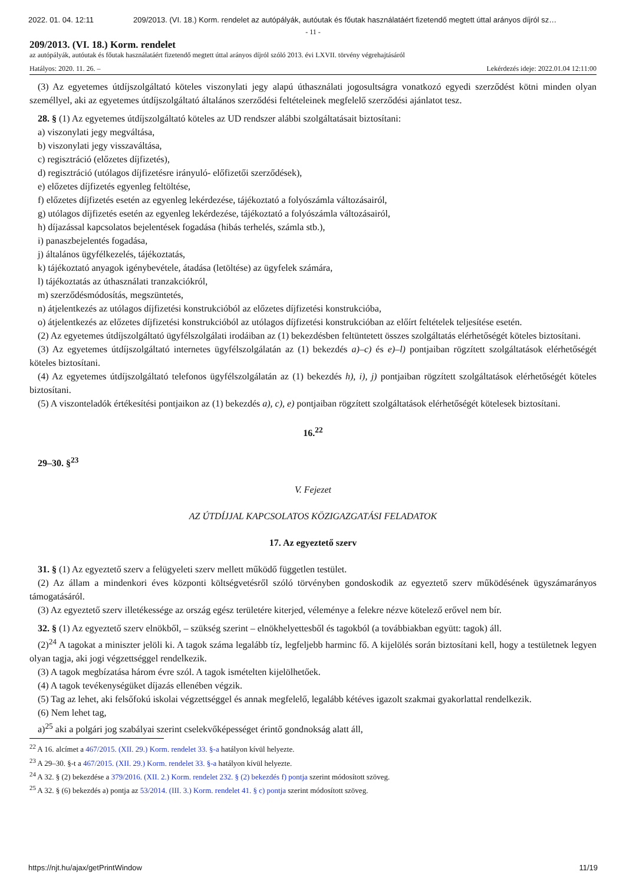2022. 01. 04. 12:11 209/2013. (VI. 18.) Korm. rendelet az autópályák, autóutak és főutak használatáért fizetendő megtett úttal arányos díjról sz…
- 11 -
209/2013. (VI. 18.) Korm. rendelet
az autópályák, autóutak és főutak használatáért fizetendő megtett úttal arányos díjról szóló 2013. évi LXVII. törvény végrehajtásáról
Hatályos: 2020. 11. 26. – Lekérdezés ideje: 2022.01.04 12:11:00
(3) Az egyetemes útdíjszolgáltató köteles viszonylati jegy alapú úthasználati jogosultságra vonatkozó egyedi szerződést kötni minden olyan személlyel, aki az egyetemes útdíjszolgáltató általános szerződési feltételeinek megfelelő szerződési ajánlatot tesz.
28. § (1) Az egyetemes útdíjszolgáltató köteles az UD rendszer alábbi szolgáltatásait biztosítani:
a) viszonylati jegy megváltása,
b) viszonylati jegy visszaváltása,
c) regisztráció (előzetes díjfizetés),
d) regisztráció (utólagos díjfizetésre irányuló- előfizetői szerződések),
e) előzetes díjfizetés egyenleg feltöltése,
f) előzetes díjfizetés esetén az egyenleg lekérdezése, tájékoztató a folyószámla változásairól,
g) utólagos díjfizetés esetén az egyenleg lekérdezése, tájékoztató a folyószámla változásairól,
h) díjazással kapcsolatos bejelentések fogadása (hibás terhelés, számla stb.),
i) panaszbejelentés fogadása,
j) általános ügyfélkezelés, tájékoztatás,
k) tájékoztató anyagok igénybevétele, átadása (letöltése) az ügyfelek számára,
l) tájékoztatás az úthasználati tranzakciókról,
m) szerződésmódosítás, megszüntetés,
n) átjelentkezés az utólagos díjfizetési konstrukcióból az előzetes díjfizetési konstrukcióba,
o) átjelentkezés az előzetes díjfizetési konstrukcióból az utólagos díjfizetési konstrukcióban az előírt feltételek teljesítése esetén.
(2) Az egyetemes útdíjszolgáltató ügyfélszolgálati irodáiban az (1) bekezdésben feltüntetett összes szolgáltatás elérhetőségét köteles biztosítani.
(3) Az egyetemes útdíjszolgáltató internetes ügyfélszolgálatán az (1) bekezdés a)–c) és e)–l) pontjaiban rögzített szolgáltatások elérhetőségét köteles biztosítani.
(4) Az egyetemes útdíjszolgáltató telefonos ügyfélszolgálatán az (1) bekezdés h), i), j) pontjaiban rögzített szolgáltatások elérhetőségét köteles biztosítani.
(5) A viszonteladók értékesítési pontjaikon az (1) bekezdés a), c), e) pontjaiban rögzített szolgáltatások elérhetőségét kötelesek biztosítani.
16.<sup>22</sup>
29–30. §<sup>23</sup>
V. Fejezet
AZ ÚTDÍJJAL KAPCSOLATOS KÖZIGAZGATÁSI FELADATOK
17. Az egyeztető szerv
31. § (1) Az egyeztető szerv a felügyeleti szerv mellett működő független testület.
(2) Az állam a mindenkori éves központi költségvetésről szóló törvényben gondoskodik az egyeztető szerv működésének ügyszámarányos támogatásáról.
(3) Az egyeztető szerv illetékessége az ország egész területére kiterjed, véleménye a felekre nézve kötelező erővel nem bír.
32. § (1) Az egyeztető szerv elnökből, – szükség szerint – elnökhelyettesből és tagokból (a továbbiakban együtt: tagok) áll.
(2)<sup>24</sup> A tagokat a miniszter jelöli ki. A tagok száma legalább tíz, legfeljebb harminc fő. A kijelölés során biztosítani kell, hogy a testületnek legyen olyan tagja, aki jogi végzettséggel rendelkezik.
(3) A tagok megbízatása három évre szól. A tagok ismételten kijelölhetőek.
(4) A tagok tevékenységüket díjazás ellenében végzik.
(5) Tag az lehet, aki felsőfokú iskolai végzettséggel és annak megfelelő, legalább kétéves igazolt szakmai gyakorlattal rendelkezik.
(6) Nem lehet tag,
a)<sup>25</sup> aki a polgári jog szabályai szerint cselekvőképességet érintő gondnokság alatt áll,
<sup>22</sup> A 16. alcímet a 467/2015. (XII. 29.) Korm. rendelet 33. §-a hatályon kívül helyezte.
<sup>23</sup> A 29–30. §-t a 467/2015. (XII. 29.) Korm. rendelet 33. §-a hatályon kívül helyezte.
<sup>24</sup> A 32. § (2) bekezdése a 379/2016. (XII. 2.) Korm. rendelet 232. § (2) bekezdés f) pontja szerint módosított szöveg.
<sup>25</sup> A 32. § (6) bekezdés a) pontja az 53/2014. (III. 3.) Korm. rendelet 41. § c) pontja szerint módosított szöveg.
https://njt.hu/ajax/getPrintWindow 11/19